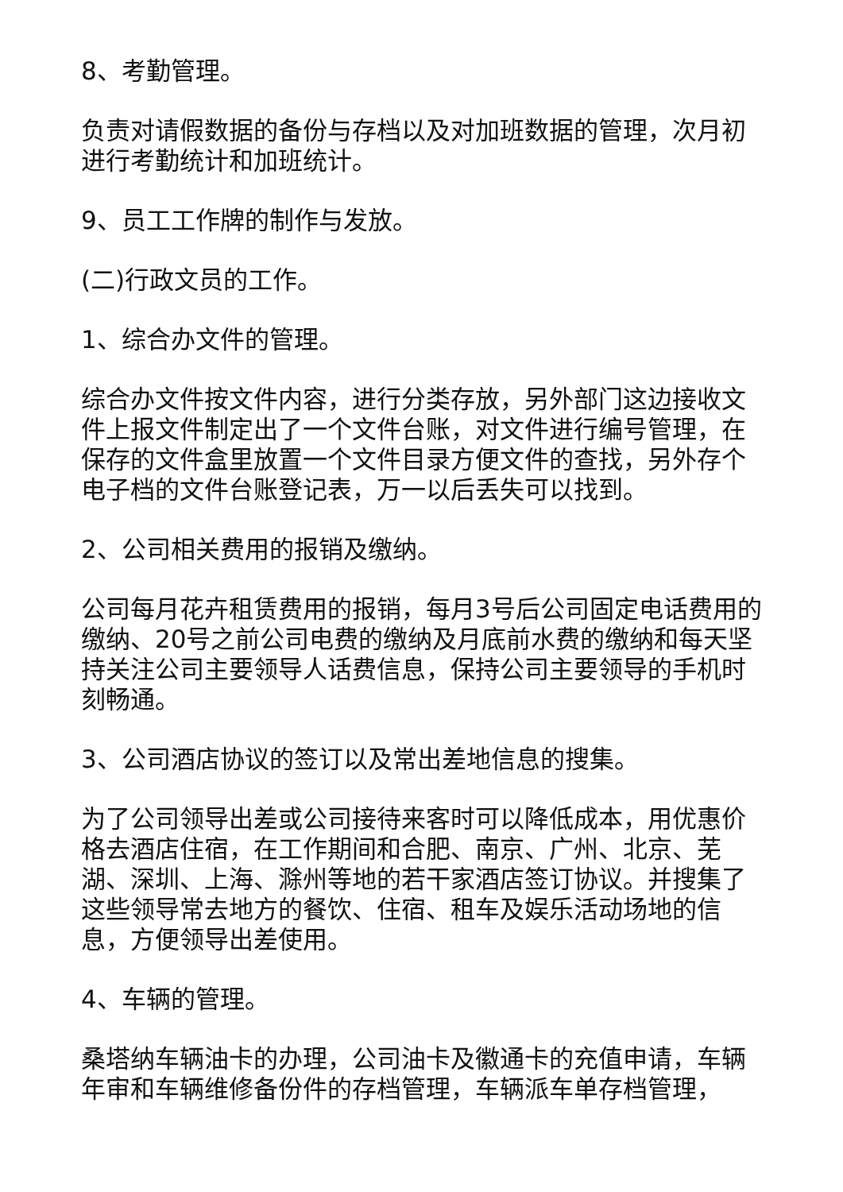8、考勤管理。
负责对请假数据的备份与存档以及对加班数据的管理，次月初进行考勤统计和加班统计。
9、员工工作牌的制作与发放。
(二)行政文员的工作。
1、综合办文件的管理。
综合办文件按文件内容，进行分类存放，另外部门这边接收文件上报文件制定出了一个文件台账，对文件进行编号管理，在保存的文件盒里放置一个文件目录方便文件的查找，另外存个电子档的文件台账登记表，万一以后丢失可以找到。
2、公司相关费用的报销及缴纳。
公司每月花卉租赁费用的报销，每月3号后公司固定电话费用的缴纳、20号之前公司电费的缴纳及月底前水费的缴纳和每天坚持关注公司主要领导人话费信息，保持公司主要领导的手机时刻畅通。
3、公司酒店协议的签订以及常出差地信息的搜集。
为了公司领导出差或公司接待来客时可以降低成本，用优惠价格去酒店住宿，在工作期间和合肥、南京、广州、北京、芜湖、深圳、上海、滁州等地的若干家酒店签订协议。并搜集了这些领导常去地方的餐饮、住宿、租车及娱乐活动场地的信息，方便领导出差使用。
4、车辆的管理。
桑塔纳车辆油卡的办理，公司油卡及徽通卡的充值申请，车辆年审和车辆维修备份件的存档管理，车辆派车单存档管理，